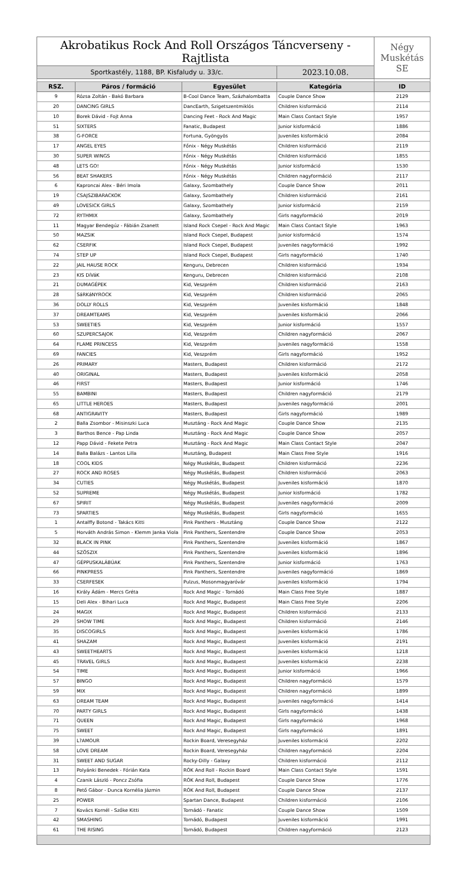| Akrobatikus Rock And Roll Országos Táncverseny - Rajtlista | | | | Négy Muskétás SE |
| Sportkastély, 1188, BP. Kisfaludy u. 33/c. | | | 2023.10.08. | |
| RSZ. | Páros / formáció | Egyesület | Kategória | ID |
| 9 | Rózsa Zoltán - Bakó Barbara | B-Cool Dance Team, Százhalombatta | Couple Dance Show | 2129 |
| 20 | DANCING GIRLS | DancEarth, Szigetszentmiklós | Children kisformáció | 2114 |
| 10 | Borek Dávid - Fojt Anna | Dancing Feet - Rock And Magic | Main Class Contact Style | 1957 |
| 51 | SIXTERS | Fanatic, Budapest | Junior kisformáció | 1886 |
| 38 | G-FORCE | Fortuna, Gyöngyös | Juveniles kisformáció | 2084 |
| 17 | ANGEL EYES | Főnix - Négy Muskétás | Children kisformáció | 2119 |
| 30 | SUPER WINGS | Főnix - Négy Muskétás | Children kisformáció | 1855 |
| 48 | LETS GO! | Főnix - Négy Muskétás | Junior kisformáció | 1530 |
| 56 | BEAT SHAKERS | Főnix - Négy Muskétás | Children nagyformáció | 2117 |
| 6 | Kaproncai Alex - Béri Imola | Galaxy, Szombathely | Couple Dance Show | 2011 |
| 19 | CSAJSZIBARACKOK | Galaxy, Szombathely | Children kisformáció | 2161 |
| 49 | LOVESICK GIRLS | Galaxy, Szombathely | Junior kisformáció | 2159 |
| 72 | RYTHMIX | Galaxy, Szombathely | Girls nagyformáció | 2019 |
| 11 | Magyar Bendegúz - Fábián Zsanett | Island Rock Csepel - Rock And Magic | Main Class Contact Style | 1963 |
| 50 | MAZSIK | Island Rock Csepel, Budapest | Junior kisformáció | 1574 |
| 62 | CSERFIK | Island Rock Csepel, Budapest | Juveniles nagyformáció | 1992 |
| 74 | STEP UP | Island Rock Csepel, Budapest | Girls nagyformáció | 1740 |
| 22 | JAIL HAUSE ROCK | Kenguru, Debrecen | Children kisformáció | 1934 |
| 23 | KIS DíVáK | Kenguru, Debrecen | Children kisformáció | 2108 |
| 21 | DUMAGÉPEK | Kid, Veszprém | Children kisformáció | 2163 |
| 28 | SáRKáNYROCK | Kid, Veszprém | Children kisformáció | 2065 |
| 36 | DOLLY ROLLS | Kid, Veszprém | Juveniles kisformáció | 1848 |
| 37 | DREAMTEAMS | Kid, Veszprém | Juveniles kisformáció | 2066 |
| 53 | SWEETIES | Kid, Veszprém | Junior kisformáció | 1557 |
| 60 | SZUPERCSAJOK | Kid, Veszprém | Children nagyformáció | 2067 |
| 64 | FLAME PRINCESS | Kid, Veszprém | Juveniles nagyformáció | 1558 |
| 69 | FANCIES | Kid, Veszprém | Girls nagyformáció | 1952 |
| 26 | PRIMARY | Masters, Budapest | Children kisformáció | 2172 |
| 40 | ORIGINAL | Masters, Budapest | Juveniles kisformáció | 2058 |
| 46 | FIRST | Masters, Budapest | Junior kisformáció | 1746 |
| 55 | BAMBINI | Masters, Budapest | Children nagyformáció | 2179 |
| 65 | LITTLE HEROES | Masters, Budapest | Juveniles nagyformáció | 2001 |
| 68 | ANTIGRAVITY | Masters, Budapest | Girls nagyformáció | 1989 |
| 2 | Balla Zsombor - Misinszki Luca | Musztáng - Rock And Magic | Couple Dance Show | 2135 |
| 3 | Barthos Bence - Pap Linda | Musztáng - Rock And Magic | Couple Dance Show | 2057 |
| 12 | Papp Dávid - Fekete Petra | Musztáng - Rock And Magic | Main Class Contact Style | 2047 |
| 14 | Balla Balázs - Lantos Lilla | Musztáng, Budapest | Main Class Free Style | 1916 |
| 18 | COOL KIDS | Négy Muskétás, Budapest | Children kisformáció | 2236 |
| 27 | ROCK AND ROSES | Négy Muskétás, Budapest | Children kisformáció | 2063 |
| 34 | CUTIES | Négy Muskétás, Budapest | Juveniles kisformáció | 1870 |
| 52 | SUPREME | Négy Muskétás, Budapest | Junior kisformáció | 1782 |
| 67 | SPIRIT | Négy Muskétás, Budapest | Juveniles nagyformáció | 2009 |
| 73 | SPARTIES | Négy Muskétás, Budapest | Girls nagyformáció | 1655 |
| 1 | Antalffy Botond - Takács Kitti | Pink Panthers - Musztáng | Couple Dance Show | 2122 |
| 5 | Horváth András Simon - Klemm Janka Viola | Pink Panthers, Szentendre | Couple Dance Show | 2053 |
| 32 | BLACK IN PINK | Pink Panthers, Szentendre | Juveniles kisformáció | 1867 |
| 44 | SZÖSZIX | Pink Panthers, Szentendre | Juveniles kisformáció | 1896 |
| 47 | GÉPPUSKALÁBÚAK | Pink Panthers, Szentendre | Junior kisformáció | 1763 |
| 66 | PINKPRESS | Pink Panthers, Szentendre | Juveniles nagyformáció | 1869 |
| 33 | CSERFESEK | Pulzus, Mosonmagyaróvár | Juveniles kisformáció | 1794 |
| 16 | Király Ádám - Mercs Gréta | Rock And Magic - Tornádó | Main Class Free Style | 1887 |
| 15 | Deli Alex - Bihari Luca | Rock And Magic, Budapest | Main Class Free Style | 2206 |
| 24 | MAGIX | Rock And Magic, Budapest | Children kisformáció | 2133 |
| 29 | SHOW TIME | Rock And Magic, Budapest | Children kisformáció | 2146 |
| 35 | DISCOGIRLS | Rock And Magic, Budapest | Juveniles kisformáció | 1786 |
| 41 | SHAZAM | Rock And Magic, Budapest | Juveniles kisformáció | 2191 |
| 43 | SWEETHEARTS | Rock And Magic, Budapest | Juveniles kisformáció | 1218 |
| 45 | TRAVEL GIRLS | Rock And Magic, Budapest | Juveniles kisformáció | 2238 |
| 54 | TIME | Rock And Magic, Budapest | Junior kisformáció | 1966 |
| 57 | BINGO | Rock And Magic, Budapest | Children nagyformáció | 1579 |
| 59 | MIX | Rock And Magic, Budapest | Children nagyformáció | 1899 |
| 63 | DREAM TEAM | Rock And Magic, Budapest | Juveniles nagyformáció | 1414 |
| 70 | PARTY GIRLS | Rock And Magic, Budapest | Girls nagyformáció | 1438 |
| 71 | QUEEN | Rock And Magic, Budapest | Girls nagyformáció | 1968 |
| 75 | SWEET | Rock And Magic, Budapest | Girls nagyformáció | 1891 |
| 39 | L?AMOUR | Rockin Board, Veresegyház | Juveniles kisformáció | 2202 |
| 58 | LOVE DREAM | Rockin Board, Veresegyház | Children nagyformáció | 2204 |
| 31 | SWEET AND SUGAR | Rocky-Dilly - Galaxy | Children kisformáció | 2112 |
| 13 | Polyánki Benedek - Fórián Kata | RÓK And Roll - Rockin Board | Main Class Contact Style | 1591 |
| 4 | Czanik László - Poncz Zsófia | RÓK And Roll, Budapest | Couple Dance Show | 1776 |
| 8 | Pető Gábor - Dunca Kornélia Jázmin | RÓK And Roll, Budapest | Couple Dance Show | 2137 |
| 25 | POWER | Spartan Dance, Budapest | Children kisformáció | 2106 |
| 7 | Kovács Kornél - Szőke Kitti | Tornádó - Fanatic | Couple Dance Show | 1509 |
| 42 | SMASHING | Tornádó, Budapest | Juveniles kisformáció | 1991 |
| 61 | THE RISING | Tornádó, Budapest | Children nagyformáció | 2123 |